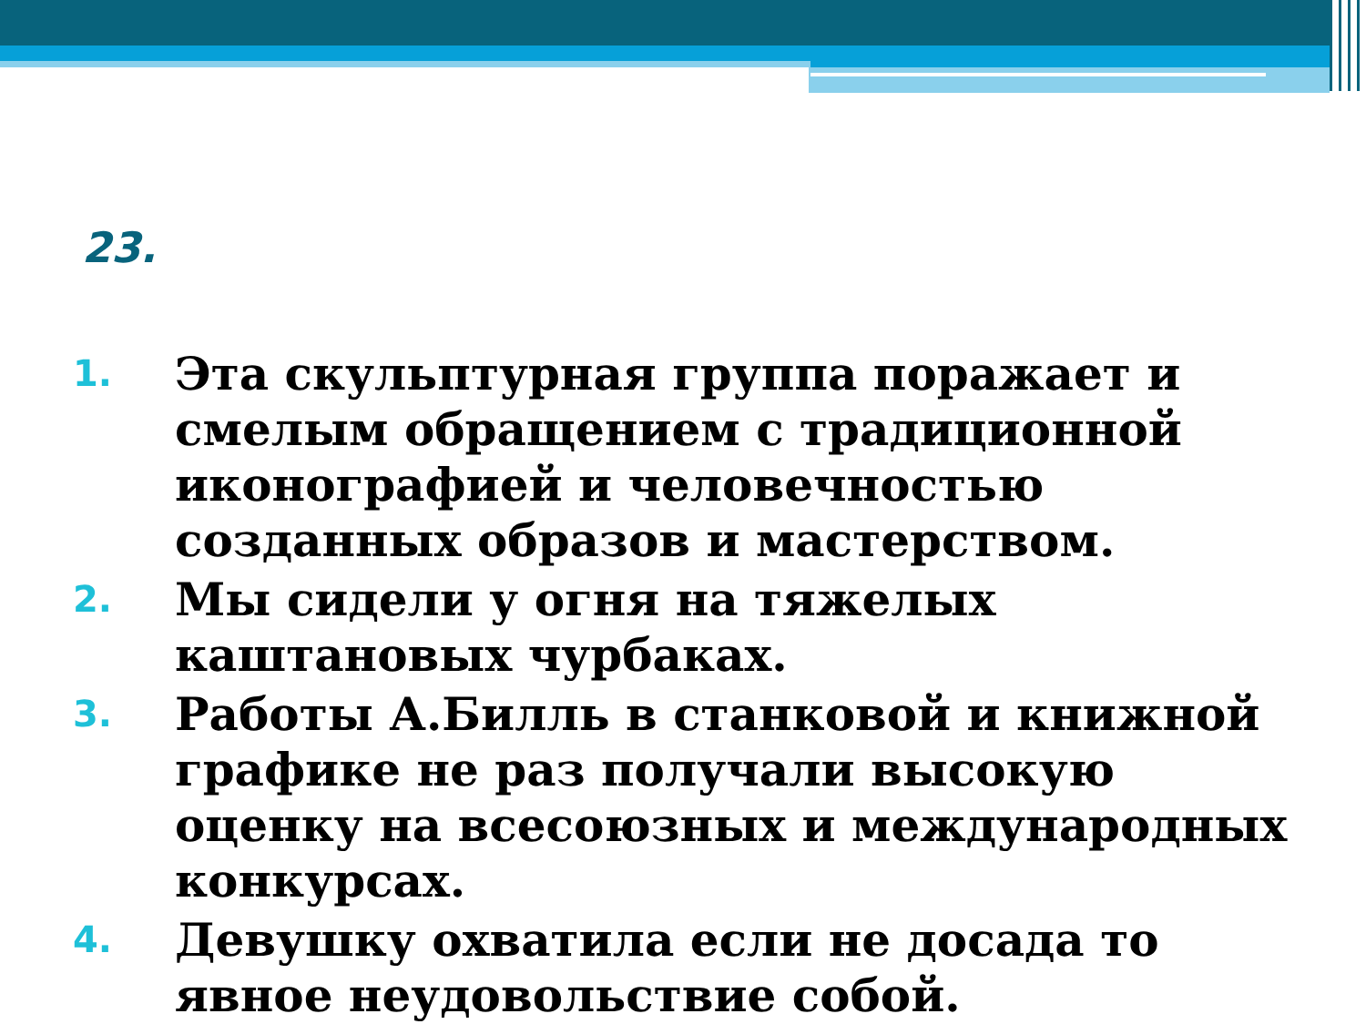23.
1. Эта скульптурная группа поражает и смелым обращением с традиционной иконографией и человечностью созданных образов и мастерством.
2. Мы сидели у огня на тяжелых каштановых чурбаках.
3. Работы А.Билль в станковой и книжной графике не раз получали высокую оценку на всесоюзных и международных конкурсах.
4. Девушку охватила если не досада то явное неудовольствие собой.